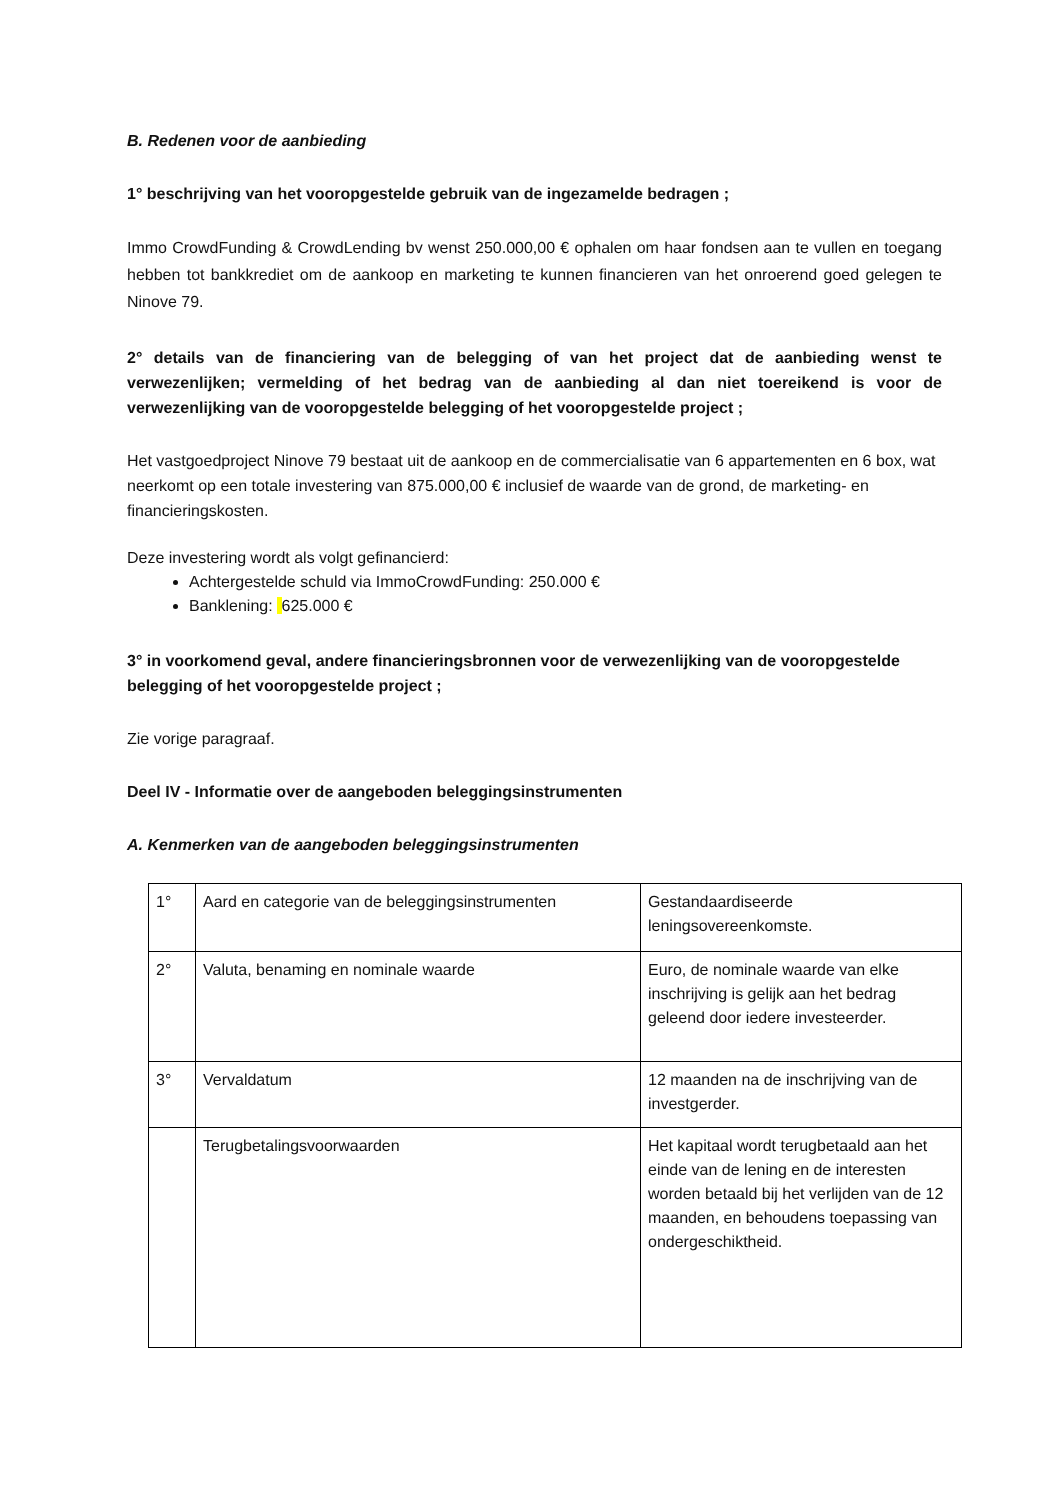B. Redenen voor de aanbieding
1° beschrijving van het vooropgestelde gebruik van de ingezamelde bedragen ;
Immo CrowdFunding & CrowdLending bv wenst 250.000,00 € ophalen om haar fondsen aan te vullen en toegang hebben tot bankkrediet om de aankoop en marketing te kunnen financieren van het onroerend goed gelegen te Ninove 79.
2° details van de financiering van de belegging of van het project dat de aanbieding wenst te verwezenlijken; vermelding of het bedrag van de aanbieding al dan niet toereikend is voor de verwezenlijking van de vooropgestelde belegging of het vooropgestelde project ;
Het vastgoedproject Ninove 79 bestaat uit de aankoop en de commercialisatie van 6 appartementen en 6 box, wat neerkomt op een totale investering van 875.000,00 € inclusief de waarde van de grond, de marketing- en financieringskosten.
Deze investering wordt als volgt gefinancierd:
Achtergestelde schuld via ImmoCrowdFunding: 250.000 €
Banklening: 625.000 €
3° in voorkomend geval, andere financieringsbronnen voor de verwezenlijking van de vooropgestelde belegging of het vooropgestelde project ;
Zie vorige paragraaf.
Deel IV - Informatie over de aangeboden beleggingsinstrumenten
A. Kenmerken van de aangeboden beleggingsinstrumenten
| 1° | Aard en categorie van de beleggingsinstrumenten | Gestandaardiseerde leningsovereenkomste. |
| 2° | Valuta, benaming en nominale waarde | Euro, de nominale waarde van elke inschrijving is gelijk aan het bedrag geleend door iedere investeerder. |
| 3° | Vervaldatum | 12 maanden na de inschrijving van de investgerder. |
| | Terugbetalingsvoorwaarden | Het kapitaal wordt terugbetaald aan het einde van de lening en de interesten worden betaald bij het verlijden van de 12 maanden, en behoudens toepassing van ondergeschiktheid. |